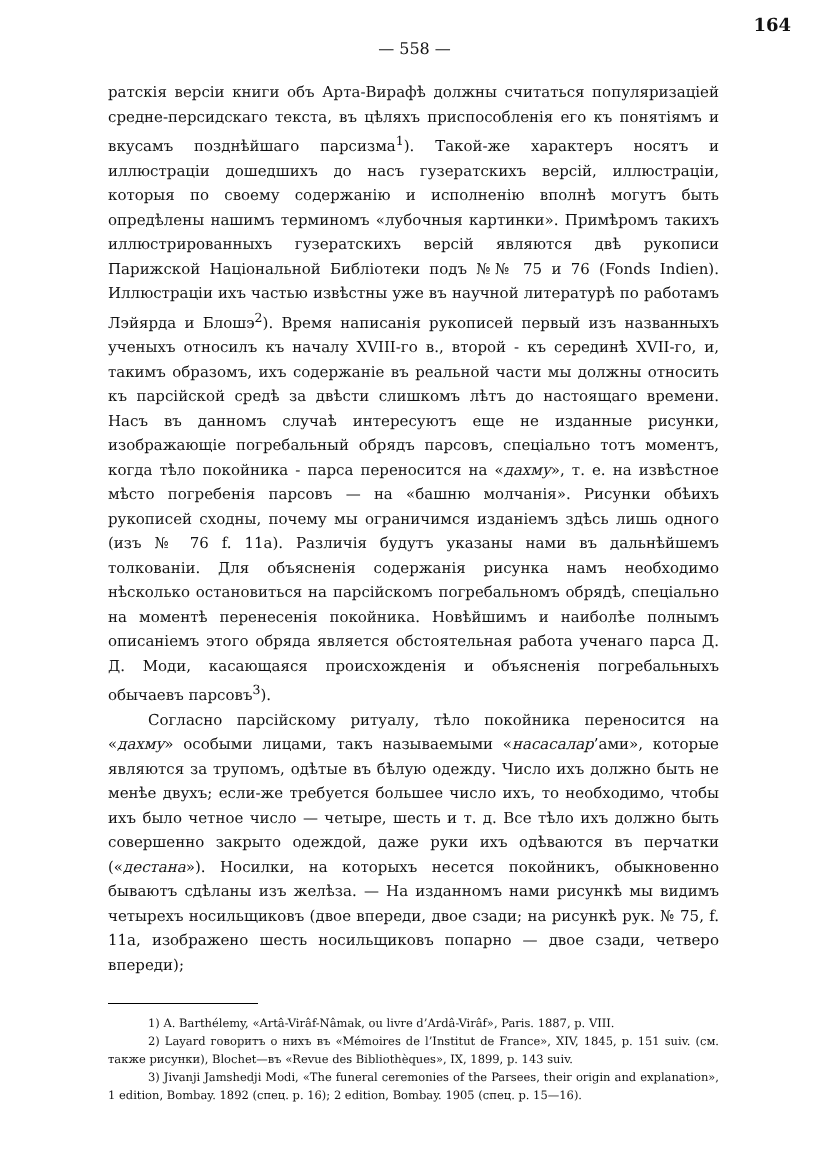164
— 558 —
ратскія версіи книги объ Арта-Вирафѣ должны считаться популяризаціей средне-персидскаго текста, въ цѣляхъ приспособленія его къ понятіямъ и вкусамъ позднѣйшаго парсизма<sup>1</sup>). Такой-же характеръ носятъ и иллюстраціи дошедшихъ до насъ гузератскихъ версій, иллюстраціи, которыя по своему содержанію и исполненію вполнѣ могутъ быть опредѣлены нашимъ терминомъ «лубочныя картинки». Примѣромъ такихъ иллюстрированныхъ гузератскихъ версій являются двѣ рукописи Парижской Національной Библіотеки подъ №№ 75 и 76 (Fonds Indien). Иллюстраціи ихъ частью извѣстны уже въ научной литературѣ по работамъ Лэйярда и Блошэ<sup>2</sup>). Время написанія рукописей первый изъ названныхъ ученыхъ относилъ къ началу XVIII-го в., второй - къ серединѣ XVII-го, и, такимъ образомъ, ихъ содержаніе въ реальной части мы должны относить къ парсійской средѣ за двѣсти слишкомъ лѣтъ до настоящаго времени. Насъ въ данномъ случаѣ интересуютъ еще не изданные рисунки, изображающіе погребальный обрядъ парсовъ, спеціально тотъ моментъ, когда тѣло покойника - парса переносится на «дахму», т. е. на извѣстное мѣсто погребенія парсовъ — на «башню молчанія». Рисунки обѣихъ рукописей сходны, почему мы ограничимся изданіемъ здѣсь лишь одного (изъ № 76 f. 11a). Различія будутъ указаны нами въ дальнѣйшемъ толкованіи. Для объясненія содержанія рисунка намъ необходимо нѣсколько остановиться на парсійскомъ погребальномъ обрядѣ, спеціально на моментѣ перенесенія покойника. Новѣйшимъ и наиболѣе полнымъ описаніемъ этого обряда является обстоятельная работа ученаго парса Д. Д. Моди, касающаяся происхожденія и объясненія погребальныхъ обычаевъ парсовъ<sup>3</sup>).
Согласно парсійскому ритуалу, тѣло покойника переносится на «дахму» особыми лицами, такъ называемыми «насасалар’ами», которые являются за трупомъ, одѣтые въ бѣлую одежду. Число ихъ должно быть не менѣе двухъ; если-же требуется большее число ихъ, то необходимо, чтобы ихъ было четное число — четыре, шесть и т. д. Все тѣло ихъ должно быть совершенно закрыто одеждой, даже руки ихъ одѣваются въ перчатки («дестана»). Носилки, на которыхъ несется покойникъ, обыкновенно бываютъ сдѣланы изъ желѣза. — На изданномъ нами рисункѣ мы видимъ четырехъ носильщиковъ (двое впереди, двое сзади; на рисункѣ рук. № 75, f. 11a, изображено шесть носильщиковъ попарно — двое сзади, четверо впереди);
1) A. Barthélemy, «Artâ-Virâf-Nâmak, ou livre d’Ardâ-Virâf», Paris. 1887, p. VIII.
2) Layard говоритъ о нихъ въ «Mémoires de l’Institut de France», XIV, 1845, p. 151 suiv. (см. также рисунки), Blochet—въ «Revue des Bibliothèques», IX, 1899, p. 143 suiv.
3) Jivanji Jamshedji Modi, «The funeral ceremonies of the Parsees, their origin and explanation», 1 edition, Bombay. 1892 (спец. p. 16); 2 edition, Bombay. 1905 (спец. p. 15—16).